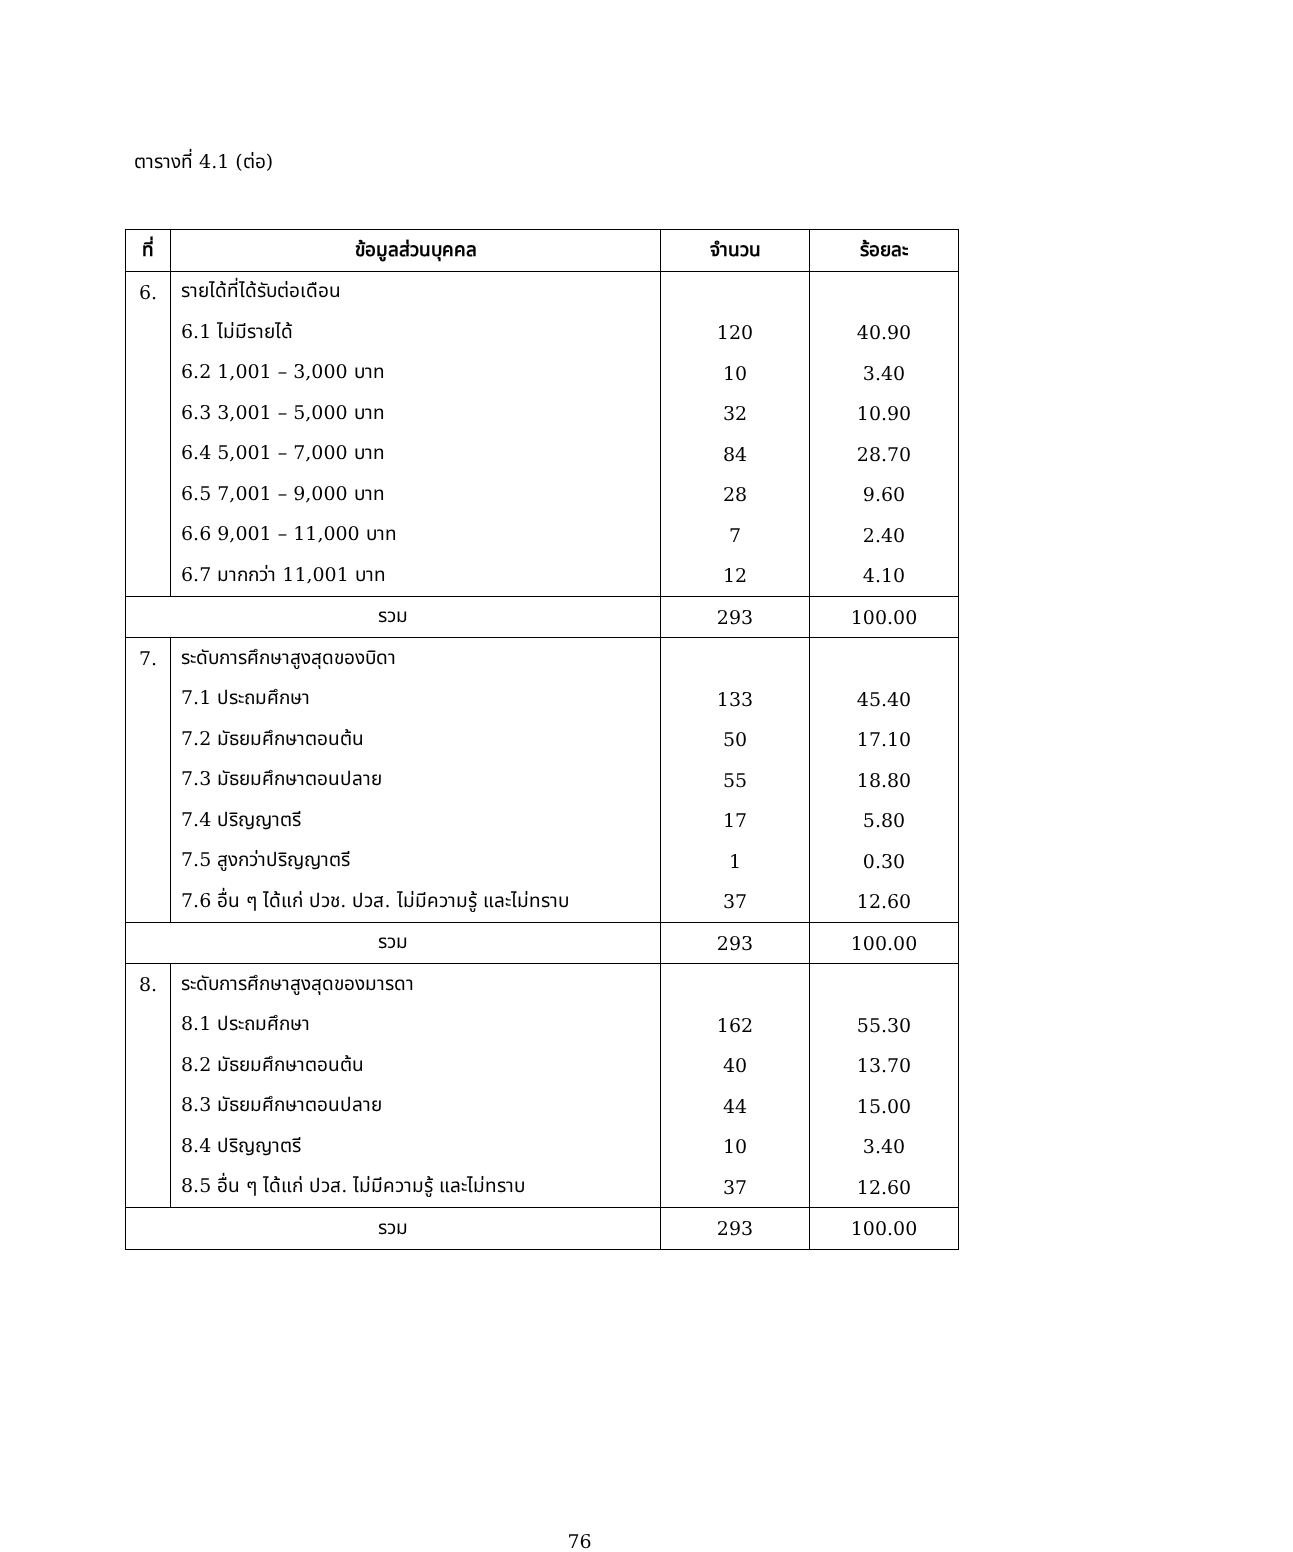ตารางที่ 4.1 (ต่อ)
| ที่ | ข้อมูลส่วนบุคคล | จำนวน | ร้อยละ |
| --- | --- | --- | --- |
| 6. | รายได้ที่ได้รับต่อเดือน | | |
| | 6.1 ไม่มีรายได้ | 120 | 40.90 |
| | 6.2 1,001 – 3,000 บาท | 10 | 3.40 |
| | 6.3 3,001 – 5,000 บาท | 32 | 10.90 |
| | 6.4 5,001 – 7,000 บาท | 84 | 28.70 |
| | 6.5 7,001 – 9,000 บาท | 28 | 9.60 |
| | 6.6 9,001 – 11,000 บาท | 7 | 2.40 |
| | 6.7 มากกว่า 11,001 บาท | 12 | 4.10 |
| รวม | | 293 | 100.00 |
| 7. | ระดับการศึกษาสูงสุดของบิดา | | |
| | 7.1 ประถมศึกษา | 133 | 45.40 |
| | 7.2 มัธยมศึกษาตอนต้น | 50 | 17.10 |
| | 7.3 มัธยมศึกษาตอนปลาย | 55 | 18.80 |
| | 7.4 ปริญญาตรี | 17 | 5.80 |
| | 7.5 สูงกว่าปริญญาตรี | 1 | 0.30 |
| | 7.6 อื่น ๆ ได้แก่ ปวช. ปวส. ไม่มีความรู้ และไม่ทราบ | 37 | 12.60 |
| รวม | | 293 | 100.00 |
| 8. | ระดับการศึกษาสูงสุดของมารดา | | |
| | 8.1 ประถมศึกษา | 162 | 55.30 |
| | 8.2 มัธยมศึกษาตอนต้น | 40 | 13.70 |
| | 8.3 มัธยมศึกษาตอนปลาย | 44 | 15.00 |
| | 8.4 ปริญญาตรี | 10 | 3.40 |
| | 8.5 อื่น ๆ ได้แก่ ปวส. ไม่มีความรู้ และไม่ทราบ | 37 | 12.60 |
| รวม | | 293 | 100.00 |
76